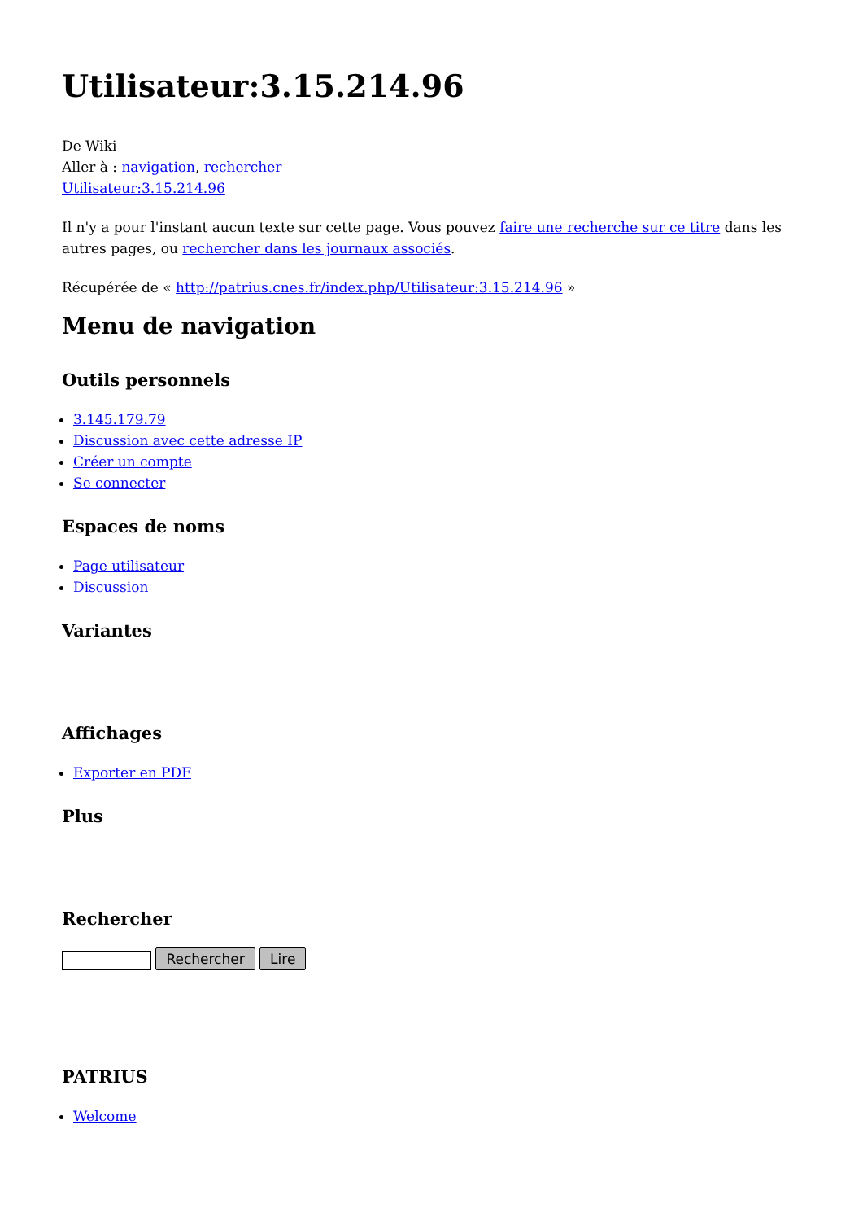Utilisateur:3.15.214.96
De Wiki
Aller à : navigation, rechercher
Utilisateur:3.15.214.96
Il n'y a pour l'instant aucun texte sur cette page. Vous pouvez faire une recherche sur ce titre dans les autres pages, ou rechercher dans les journaux associés.
Récupérée de « http://patrius.cnes.fr/index.php/Utilisateur:3.15.214.96 »
Menu de navigation
Outils personnels
3.145.179.79
Discussion avec cette adresse IP
Créer un compte
Se connecter
Espaces de noms
Page utilisateur
Discussion
Variantes
Affichages
Exporter en PDF
Plus
Rechercher
Rechercher Lire
PATRIUS
Welcome